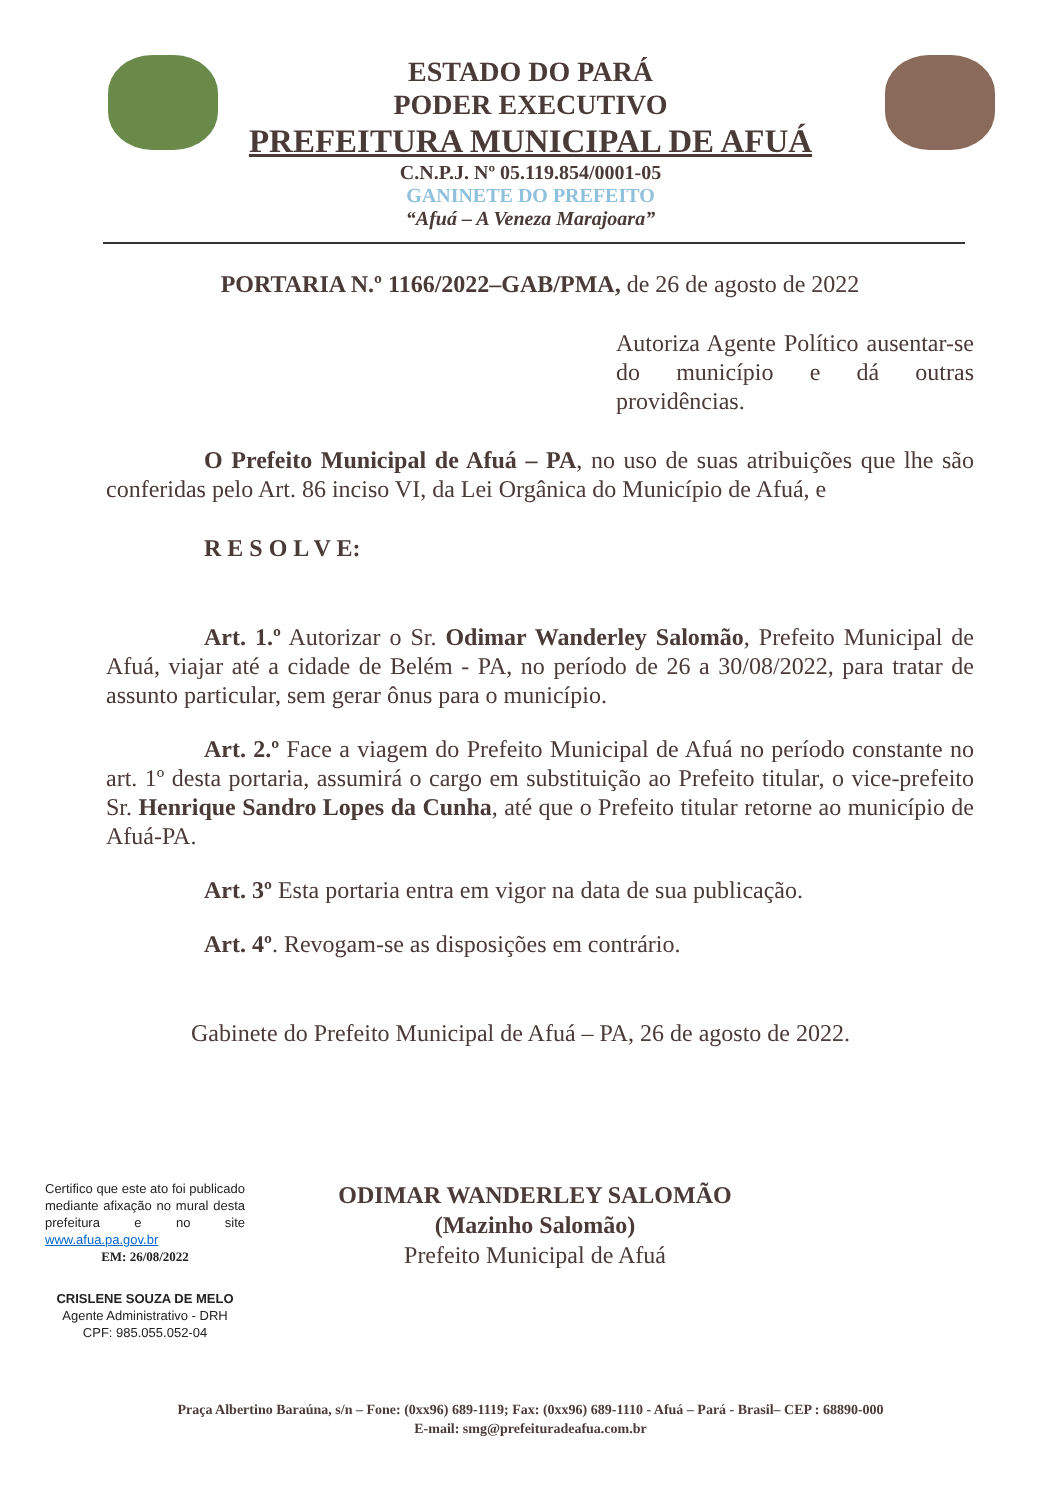ESTADO DO PARÁ
PODER EXECUTIVO
PREFEITURA MUNICIPAL DE AFUÁ
C.N.P.J. Nº 05.119.854/0001-05
GANINETE DO PREFEITO
“Afuá – A Veneza Marajoara”
PORTARIA N.º 1166/2022–GAB/PMA, de 26 de agosto de 2022
Autoriza Agente Político ausentar-se do município e dá outras providências.
O Prefeito Municipal de Afuá – PA, no uso de suas atribuições que lhe são conferidas pelo Art. 86 inciso VI, da Lei Orgânica do Município de Afuá, e
R E S O L V E:
Art. 1.º Autorizar o Sr. Odimar Wanderley Salomão, Prefeito Municipal de Afuá, viajar até a cidade de Belém - PA, no período de 26 a 30/08/2022, para tratar de assunto particular, sem gerar ônus para o município.
Art. 2.º Face a viagem do Prefeito Municipal de Afuá no período constante no art. 1º desta portaria, assumirá o cargo em substituição ao Prefeito titular, o vice-prefeito Sr. Henrique Sandro Lopes da Cunha, até que o Prefeito titular retorne ao município de Afuá-PA.
Art. 3º Esta portaria entra em vigor na data de sua publicação.
Art. 4º. Revogam-se as disposições em contrário.
Gabinete do Prefeito Municipal de Afuá – PA, 26 de agosto de 2022.
Certifico que este ato foi publicado mediante afixação no mural desta prefeitura e no site www.afua.pa.gov.br
EM: 26/08/2022
CRISLENE SOUZA DE MELO
Agente Administrativo - DRH
CPF: 985.055.052-04
ODIMAR WANDERLEY SALOMÃO
(Mazinho Salomão)
Prefeito Municipal de Afuá
Praça Albertino Baraúna, s/n – Fone: (0xx96) 689-1119; Fax: (0xx96) 689-1110 - Afuá – Pará - Brasil– CEP : 68890-000
E-mail: smg@prefeituradeafua.com.br